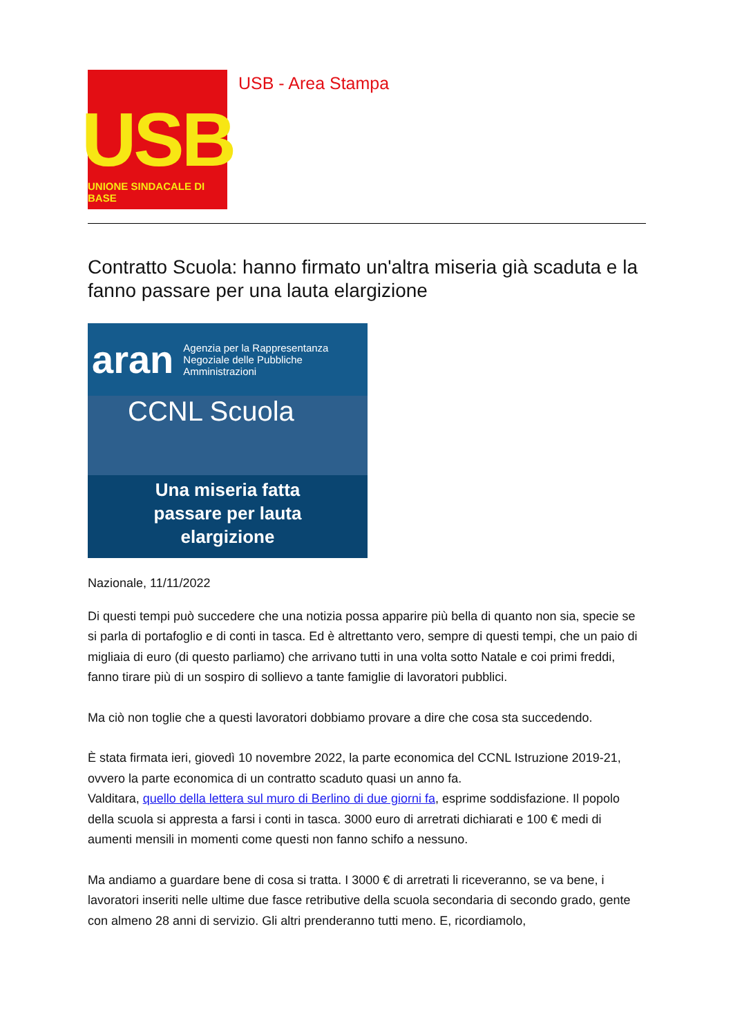USB
UNIONE SINDACALE DI BASE
USB - Area Stampa
Contratto Scuola: hanno firmato un'altra miseria già scaduta e la fanno passare per una lauta elargizione
aran Agenzia per la Rappresentanza Negoziale delle Pubbliche Amministrazioni
CCNL Scuola
Una miseria fatta
passare per lauta
elargizione
Nazionale, 11/11/2022
Di questi tempi può succedere che una notizia possa apparire più bella di quanto non sia, specie se si parla di portafoglio e di conti in tasca. Ed è altrettanto vero, sempre di questi tempi, che un paio di migliaia di euro (di questo parliamo) che arrivano tutti in una volta sotto Natale e coi primi freddi, fanno tirare più di un sospiro di sollievo a tante famiglie di lavoratori pubblici.
Ma ciò non toglie che a questi lavoratori dobbiamo provare a dire che cosa sta succedendo.
È stata firmata ieri, giovedì 10 novembre 2022, la parte economica del CCNL Istruzione 2019-21, ovvero la parte economica di un contratto scaduto quasi un anno fa.
Valditara, quello della lettera sul muro di Berlino di due giorni fa, esprime soddisfazione. Il popolo della scuola si appresta a farsi i conti in tasca. 3000 euro di arretrati dichiarati e 100 € medi di aumenti mensili in momenti come questi non fanno schifo a nessuno.
Ma andiamo a guardare bene di cosa si tratta. I 3000 € di arretrati li riceveranno, se va bene, i lavoratori inseriti nelle ultime due fasce retributive della scuola secondaria di secondo grado, gente con almeno 28 anni di servizio. Gli altri prenderanno tutti meno. E, ricordiamolo,